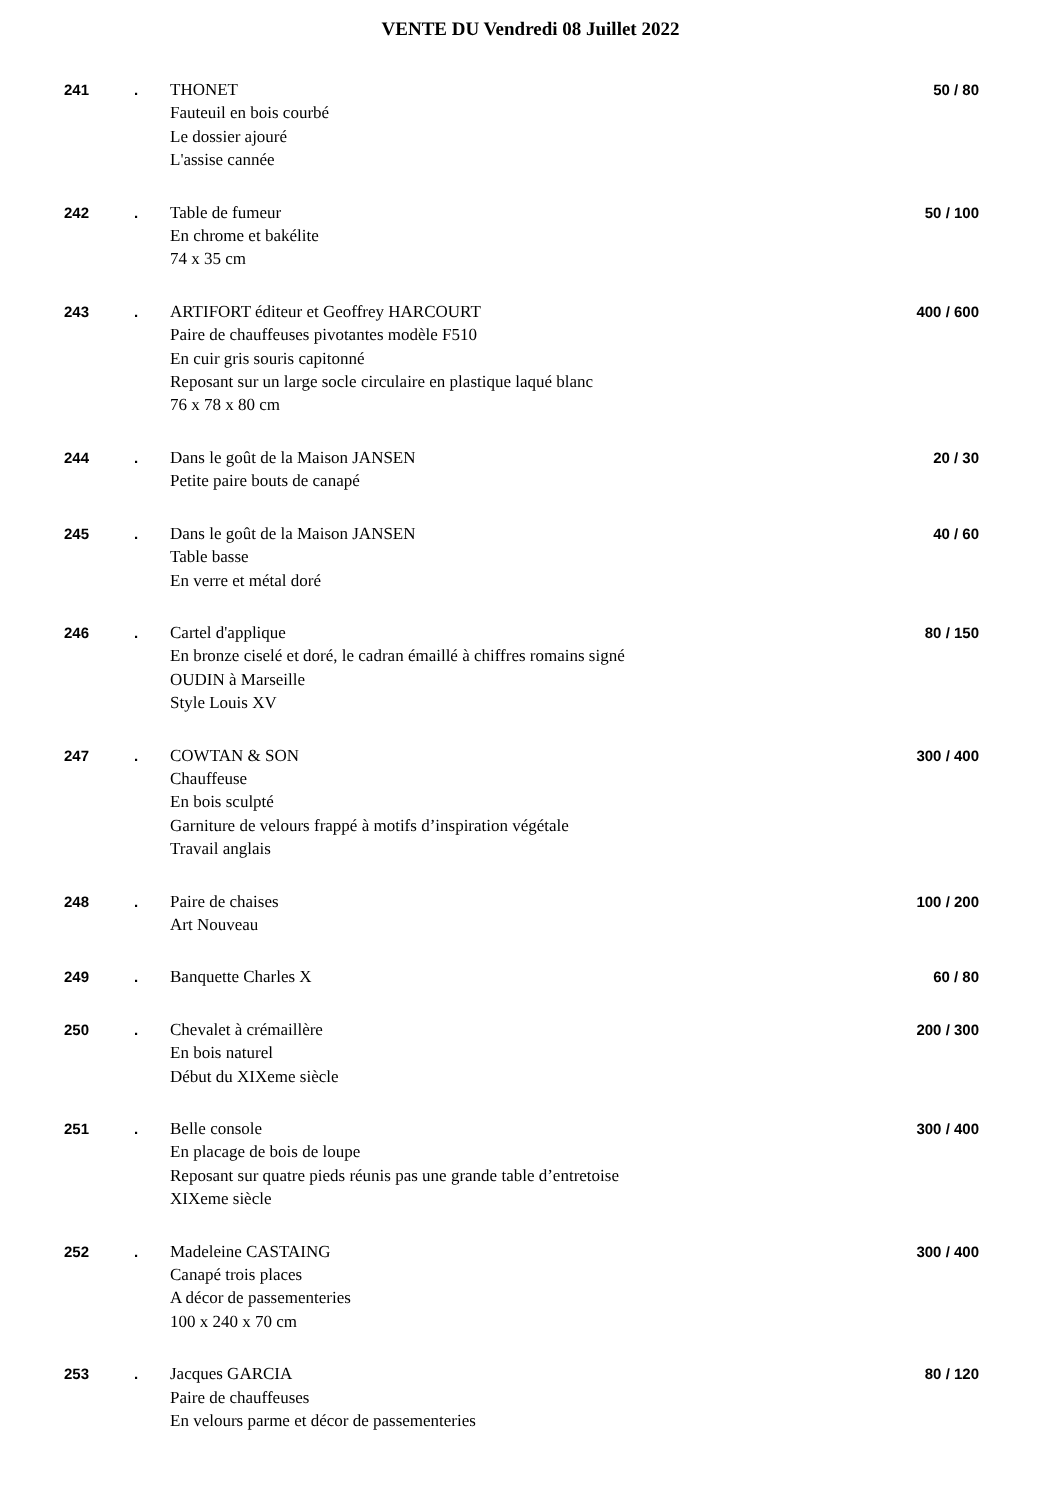VENTE DU Vendredi 08 Juillet 2022
| 241 | . | THONET Fauteuil en bois courbé Le dossier ajouré L'assise cannée | 50 / 80 |
| 242 | . | Table de fumeur En chrome et bakélite 74 x 35 cm | 50 / 100 |
| 243 | . | ARTIFORT éditeur et Geoffrey HARCOURT Paire de chauffeuses pivotantes modèle F510 En cuir gris souris capitonné Reposant sur un large socle circulaire en plastique laqué blanc 76 x 78 x 80 cm | 400 / 600 |
| 244 | . | Dans le goût de la Maison JANSEN Petite paire bouts de canapé | 20 / 30 |
| 245 | . | Dans le goût de la Maison JANSEN Table basse En verre et métal doré | 40 / 60 |
| 246 | . | Cartel d'applique En bronze ciselé et doré, le cadran émaillé à chiffres romains signé OUDIN à Marseille Style Louis XV | 80 / 150 |
| 247 | . | COWTAN & SON Chauffeuse En bois sculpté Garniture de velours frappé à motifs d’inspiration végétale Travail anglais | 300 / 400 |
| 248 | . | Paire de chaises Art Nouveau | 100 / 200 |
| 249 | . | Banquette Charles X | 60 / 80 |
| 250 | . | Chevalet à crémaillère En bois naturel Début du XIXeme siècle | 200 / 300 |
| 251 | . | Belle console En placage de bois de loupe Reposant sur quatre pieds réunis pas une grande table d’entretoise XIXeme siècle | 300 / 400 |
| 252 | . | Madeleine CASTAING Canapé trois places A décor de passementeries 100 x 240 x 70 cm | 300 / 400 |
| 253 | . | Jacques GARCIA Paire de chauffeuses En velours parme et décor de passementeries | 80 / 120 |